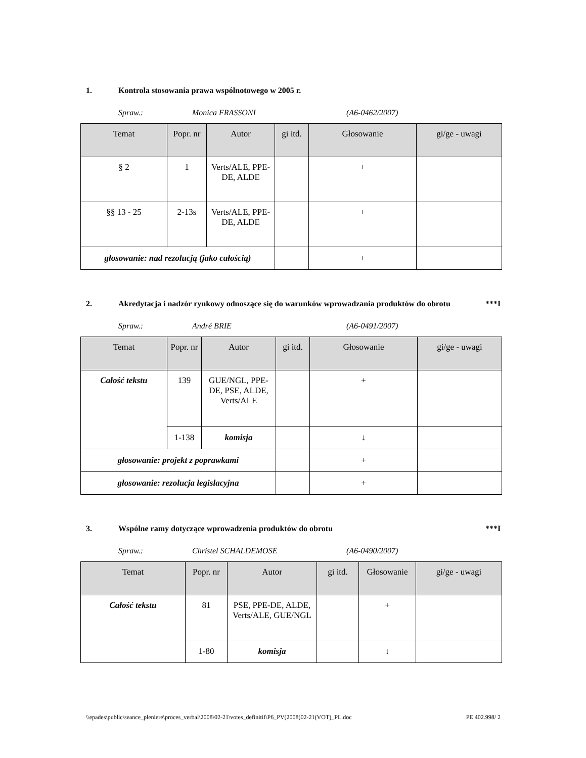1. Kontrola stosowania prawa wspólnotowego w 2005 r.
Spraw.: Monica FRASSONI (A6-0462/2007)
| Temat | Popr. nr | Autor | gi itd. | Głosowanie | gi/ge - uwagi |
| --- | --- | --- | --- | --- | --- |
| § 2 | 1 | Verts/ALE, PPE-DE, ALDE | | + | |
| §§ 13 - 25 | 2-13s | Verts/ALE, PPE-DE, ALDE | | + | |
| głosowanie: nad rezolucją (jako całością) | | | | + | |
2. Akredytacja i nadzór rynkowy odnoszące się do warunków wprowadzania produktów do obrotu
***I
Spraw.: André BRIE (A6-0491/2007)
| Temat | Popr. nr | Autor | gi itd. | Głosowanie | gi/ge - uwagi |
| --- | --- | --- | --- | --- | --- |
| Całość tekstu | 139 | GUE/NGL, PPE-DE, PSE, ALDE, Verts/ALE | | + | |
| | 1-138 | komisja | | ↓ | |
| głosowanie: projekt z poprawkami | | | | + | |
| głosowanie: rezolucja legislacyjna | | | | + | |
3. Wspólne ramy dotyczące wprowadzenia produktów do obrotu
***I
Spraw.: Christel SCHALDEMOSE (A6-0490/2007)
| Temat | Popr. nr | Autor | gi itd. | Głosowanie | gi/ge - uwagi |
| --- | --- | --- | --- | --- | --- |
| Całość tekstu | 81 | PSE, PPE-DE, ALDE, Verts/ALE, GUE/NGL | | + | |
| | 1-80 | komisja | | ↓ | |
\\epades\public\seance_pleniere\proces_verbal\2008\02-21\votes_definitif\P6_PV(2008)02-21(VOT)_PL.doc PE 402.998/ 2